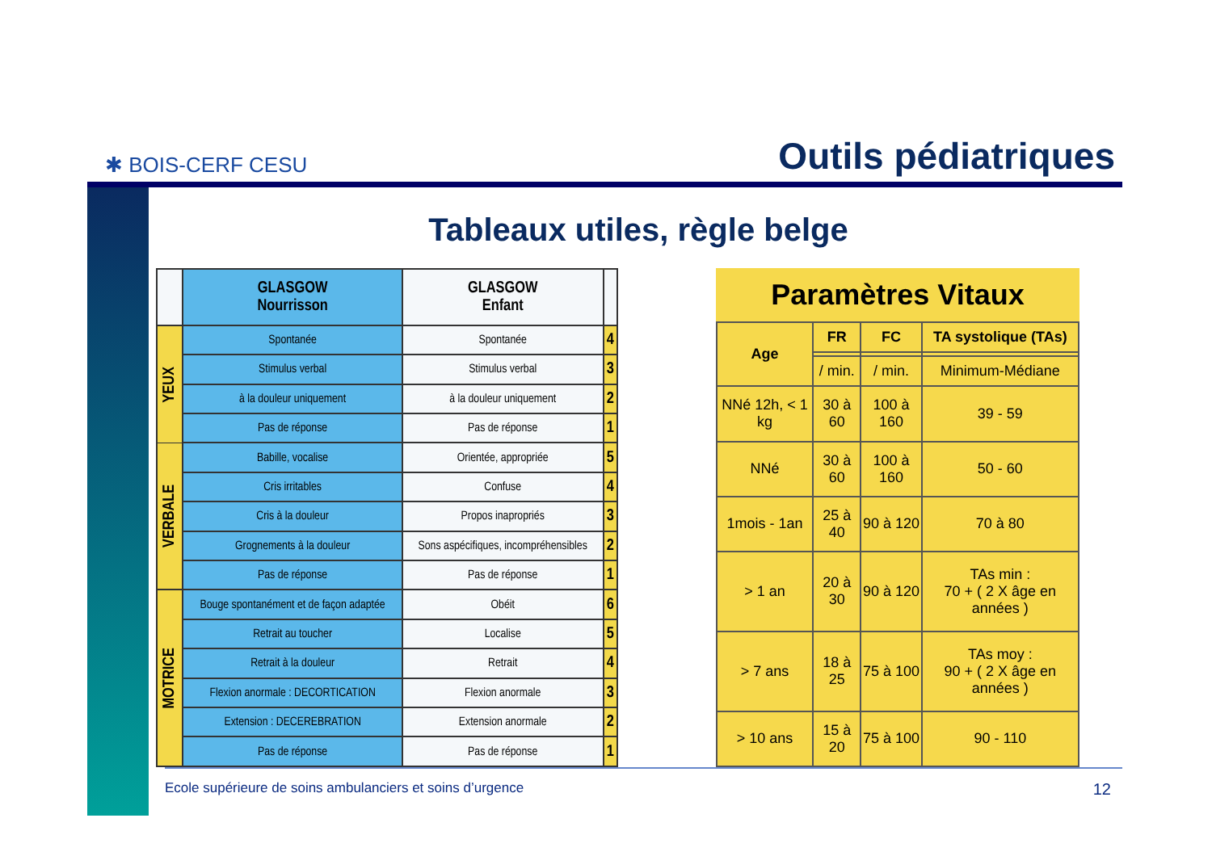✱ BOIS-CERF CESU
Outils pédiatriques
Tableaux utiles, règle belge
| | GLASGOW Nourrisson | GLASGOW Enfant | |
| --- | --- | --- | --- |
| YEUX | Spontanée | Spontanée | 4 |
| | Stimulus verbal | Stimulus verbal | 3 |
| | à la douleur uniquement | à la douleur uniquement | 2 |
| | Pas de réponse | Pas de réponse | 1 |
| VERBALE | Babille, vocalise | Orientée, appropriée | 5 |
| | Cris irritables | Confuse | 4 |
| | Cris à la douleur | Propos inapropriés | 3 |
| | Grognements à la douleur | Sons aspécifiques, incompréhensibles | 2 |
| | Pas de réponse | Pas de réponse | 1 |
| MOTRICE | Bouge spontanément et de façon adaptée | Obéit | 6 |
| | Retrait au toucher | Localise | 5 |
| | Retrait à la douleur | Retrait | 4 |
| | Flexion anormale : DECORTICATION | Flexion anormale | 3 |
| | Extension : DECEREBRATION | Extension anormale | 2 |
| | Pas de réponse | Pas de réponse | 1 |
| Paramètres Vitaux | | | |
| --- | --- | --- | --- |
| Age | FR | FC | TA systolique (TAs) |
| | / min. | / min. | Minimum-Médiane |
| NNé 12h, < 1 kg | 30 à 60 | 100 à 160 | 39 - 59 |
| NNé | 30 à 60 | 100 à 160 | 50 - 60 |
| 1mois - 1an | 25 à 40 | 90 à 120 | 70 à 80 |
| > 1 an | 20 à 30 | 90 à 120 | TAs min : 70 + ( 2 X âge en années ) |
| > 7 ans | 18 à 25 | 75 à 100 | TAs moy : 90 + ( 2 X âge en années ) |
| > 10 ans | 15 à 20 | 75 à 100 | 90 - 110 |
Ecole supérieure de soins ambulanciers et soins d’urgence 12